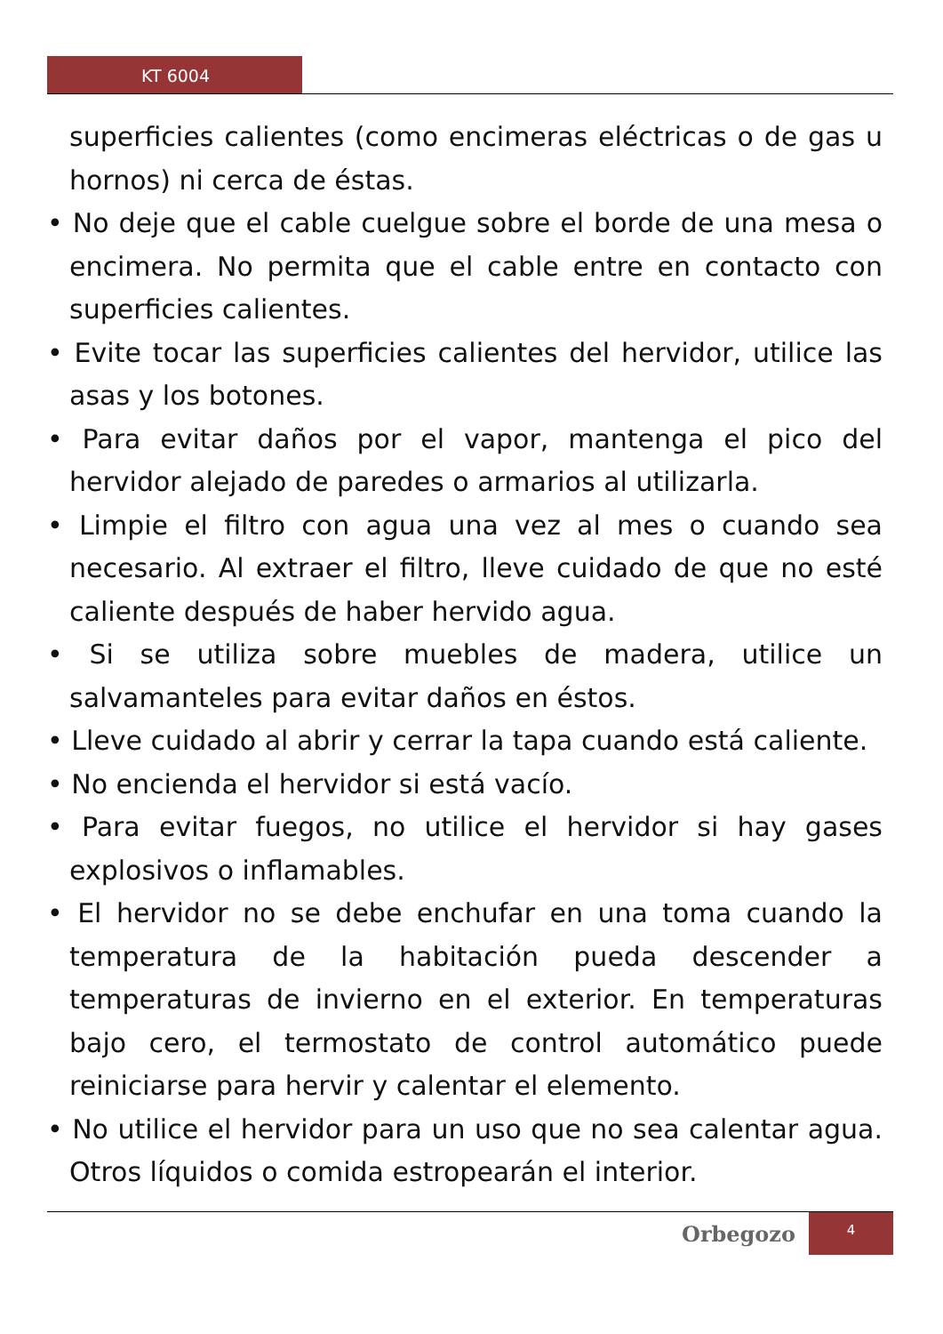KT 6004
superficies calientes (como encimeras eléctricas o de gas u hornos) ni cerca de éstas.
• No deje que el cable cuelgue sobre el borde de una mesa o encimera. No permita que el cable entre en contacto con superficies calientes.
• Evite tocar las superficies calientes del hervidor, utilice las asas y los botones.
• Para evitar daños por el vapor, mantenga el pico del hervidor alejado de paredes o armarios al utilizarla.
• Limpie el filtro con agua una vez al mes o cuando sea necesario. Al extraer el filtro, lleve cuidado de que no esté caliente después de haber hervido agua.
• Si se utiliza sobre muebles de madera, utilice un salvamanteles para evitar daños en éstos.
• Lleve cuidado al abrir y cerrar la tapa cuando está caliente.
• No encienda el hervidor si está vacío.
• Para evitar fuegos, no utilice el hervidor si hay gases explosivos o inflamables.
• El hervidor no se debe enchufar en una toma cuando la temperatura de la habitación pueda descender a temperaturas de invierno en el exterior. En temperaturas bajo cero, el termostato de control automático puede reiniciarse para hervir y calentar el elemento.
• No utilice el hervidor para un uso que no sea calentar agua. Otros líquidos o comida estropearán el interior.
Orbegozo
4